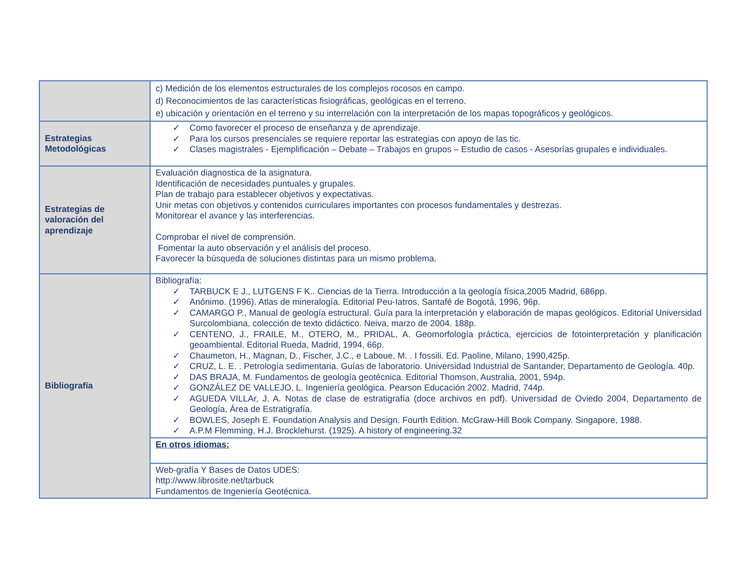| | c) Medición de los elementos estructurales de los complejos rocosos en campo. d) Reconocimientos de las características fisiográficas, geológicas en el terreno. e) ubicación y orientación en el terreno y su interrelación con la interpretación de los mapas topográficos y geológicos. |
| Estrategias Metodológicas | ✓ Como favorecer el proceso de enseñanza y de aprendizaje. ✓ Para los cursos presenciales se requiere reportar las estrategias con apoyo de las tic. ✓ Clases magistrales - Ejemplificación – Debate – Trabajos en grupos – Estudio de casos - Asesorías grupales e individuales. |
| Estrategias de valoración del aprendizaje | Evaluación diagnostica de la asignatura. Identificación de necesidades puntuales y grupales. Plan de trabajo para establecer objetivos y expectativas. Unir metas con objetivos y contenidos curriculares importantes con procesos fundamentales y destrezas. Monitorear el avance y las interferencias. Comprobar el nivel de comprensión. Fomentar la auto observación y el análisis del proceso. Favorecer la búsqueda de soluciones distintas para un mismo problema. |
| Bibliografía | Bibliografía: ✓ TARBUCK E J., LUTGENS F K.. Ciencias de la Tierra. Introducción a la geología física,2005 Madrid, 686pp. ✓ Anónimo. (1996). Atlas de mineralogía. Editorial Peu-Iatros, Santafé de Bogotá, 1996, 96p. ✓ CAMARGO P., Manual de geología estructural. Guía para la interpretación y elaboración de mapas geológicos. Editorial Universidad Surcolombiana, colección de texto didáctico. Neiva, marzo de 2004. 188p. ✓ CENTENO, J., FRAILE, M., OTERO, M., PRIDAL, A. Geomorfología práctica, ejercicios de fotointerpretación y planificación geoambiental. Editorial Rueda, Madrid, 1994, 66p. ✓ Chaumeton, H., Magnan, D., Fischer, J.C., e Laboue, M. . I fossili. Ed. Paoline, Milano, 1990,425p. ✓ CRUZ, L. E. . Petrología sedimentaria. Guías de laboratorio. Universidad Industrial de Santander, Departamento de Geología. 40p. ✓ DAS BRAJA, M. Fundamentos de geología geotécnica. Editorial Thomson, Australia, 2001, 594p. ✓ GONZÁLEZ DE VALLEJO, L. Ingeniería geológica. Pearson Educación 2002. Madrid, 744p. ✓ AGUEDA VILLAr, J. A. Notas de clase de estratigrafía (doce archivos en pdf). Universidad de Oviedo 2004, Departamento de Geología, Área de Estratigrafía. ✓ BOWLES, Joseph E. Foundation Analysis and Design. Fourth Edition. McGraw-Hill Book Company. Singapore, 1988. ✓ A.P.M Flemming, H.J. Brocklehurst. (1925). A history of engineering.32 |
| | En otros idiomas: |
| | Web-grafía Y Bases de Datos UDES: http://www.librosite.net/tarbuck Fundamentos de Ingeniería Geotécnica. |